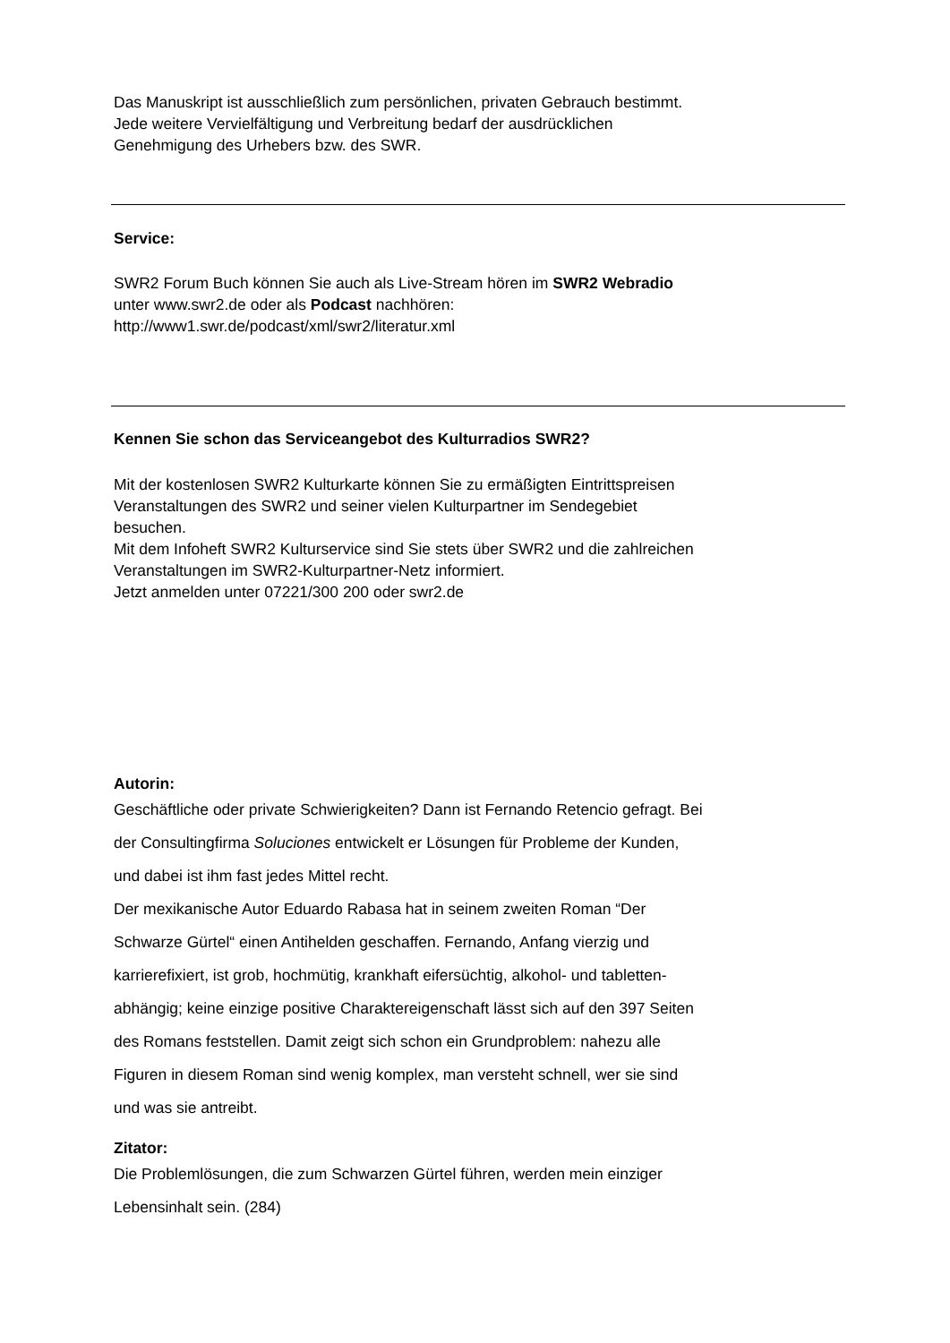Das Manuskript ist ausschließlich zum persönlichen, privaten Gebrauch bestimmt.
Jede weitere Vervielfältigung und Verbreitung bedarf der ausdrücklichen
Genehmigung des Urhebers bzw. des SWR.
Service:
SWR2 Forum Buch können Sie auch als Live-Stream hören im SWR2 Webradio
unter www.swr2.de oder als Podcast nachhören:
http://www1.swr.de/podcast/xml/swr2/literatur.xml
Kennen Sie schon das Serviceangebot des Kulturradios SWR2?
Mit der kostenlosen SWR2 Kulturkarte können Sie zu ermäßigten Eintrittspreisen
Veranstaltungen des SWR2 und seiner vielen Kulturpartner im Sendegebiet
besuchen.
Mit dem Infoheft SWR2 Kulturservice sind Sie stets über SWR2 und die zahlreichen
Veranstaltungen im SWR2-Kulturpartner-Netz informiert.
Jetzt anmelden unter 07221/300 200 oder swr2.de
Autorin:
Geschäftliche oder private Schwierigkeiten? Dann ist Fernando Retencio gefragt. Bei
der Consultingfirma Soluciones entwickelt er Lösungen für Probleme der Kunden,
und dabei ist ihm fast jedes Mittel recht.
Der mexikanische Autor Eduardo Rabasa hat in seinem zweiten Roman “Der
Schwarze Gürtel“ einen Antihelden geschaffen. Fernando, Anfang vierzig und
karrierefixiert, ist grob, hochmütig, krankhaft eifersüchtig, alkohol- und tabletten-
abhängig; keine einzige positive Charaktereigenschaft lässt sich auf den 397 Seiten
des Romans feststellen. Damit zeigt sich schon ein Grundproblem: nahezu alle
Figuren in diesem Roman sind wenig komplex, man versteht schnell, wer sie sind
und was sie antreibt.
Zitator:
Die Problemlösungen, die zum Schwarzen Gürtel führen, werden mein einziger
Lebensinhalt sein. (284)